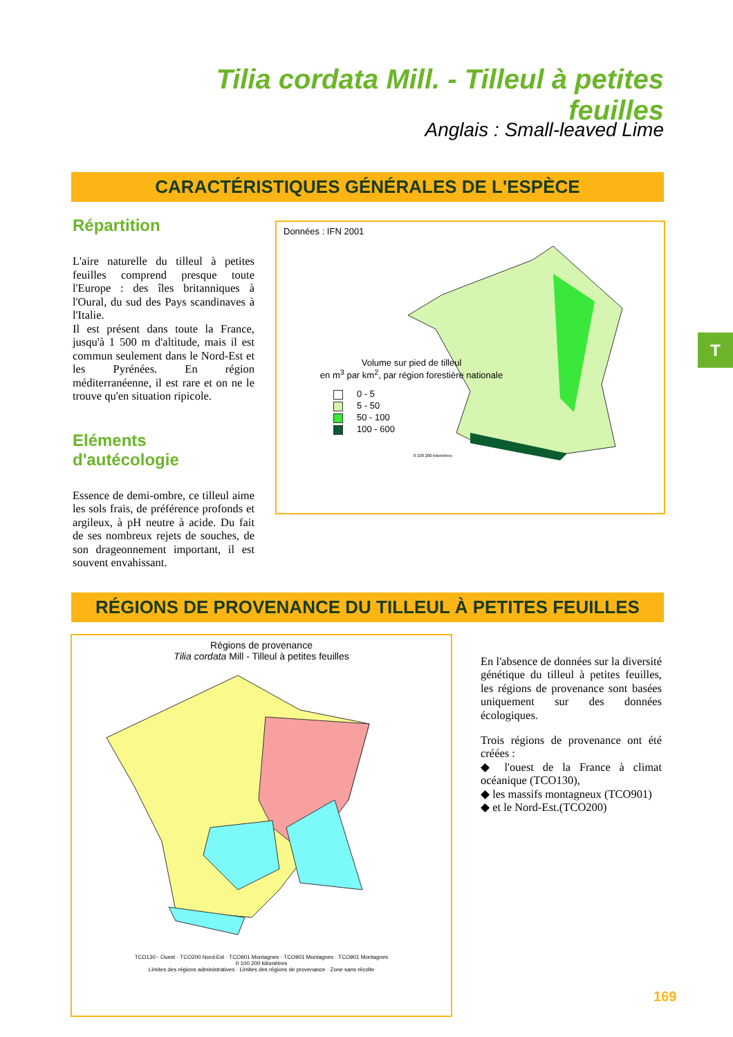Tilia cordata Mill. - Tilleul à petites feuilles
Anglais : Small-leaved Lime
CARACTÉRISTIQUES GÉNÉRALES DE L'ESPÈCE
Répartition
L'aire naturelle du tilleul à petites feuilles comprend presque toute l'Europe : des îles britanniques à l'Oural, du sud des Pays scandinaves à l'Italie.
Il est présent dans toute la France, jusqu'à 1 500 m d'altitude, mais il est commun seulement dans le Nord-Est et les Pyrénées. En région méditerranéenne, il est rare et on ne le trouve qu'en situation ripicole.
Eléments d'autécologie
Essence de demi-ombre, ce tilleul aime les sols frais, de préférence profonds et argileux, à pH neutre à acide. Du fait de ses nombreux rejets de souches, de son drageonnement important, il est souvent envahissant.
Données : IFN 2001
Volume sur pied de tilleul
en m<sup>3</sup> par km<sup>2</sup>, par région forestière nationale
0 - 5
5 - 50
50 - 100
100 - 600
0 100 200 kilomètres
RÉGIONS DE PROVENANCE DU TILLEUL À PETITES FEUILLES
Régions de provenance
Tilia cordata Mill - Tilleul à petites feuilles
TCO130 - Ouest · TCO200 Nord-Est · TCO901 Montagnes · TCO901 Montagnes · TCO901 Montagnes
0 100 200 kilomètres
Limites des régions administratives · Limites des régions de provenance · Zone sans récolte
En l'absence de données sur la diversité génétique du tilleul à petites feuilles, les régions de provenance sont basées uniquement sur des données écologiques.
Trois régions de provenance ont été créées :
◆ l'ouest de la France à climat océanique (TCO130),
◆ les massifs montagneux (TCO901)
◆ et le Nord-Est.(TCO200)
T
169